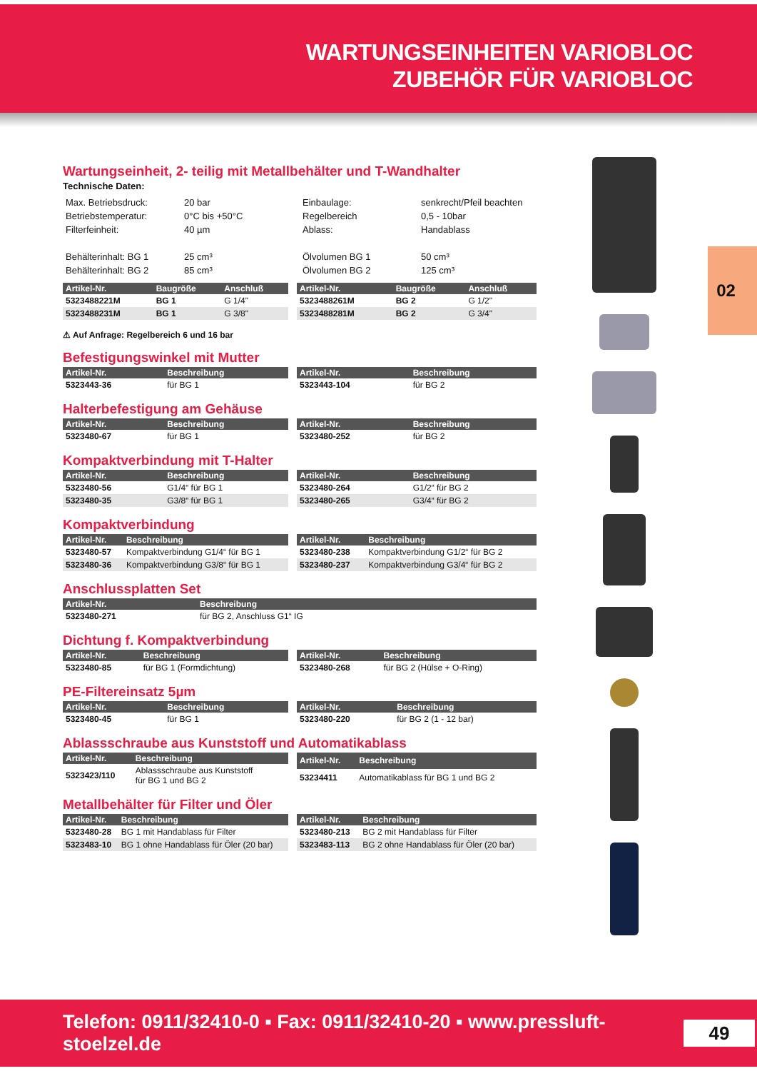WARTUNGSEINHEITEN VARIOBLOC
ZUBEHÖR FÜR VARIOBLOC
02
Wartungseinheit, 2- teilig mit Metallbehälter und T-Wandhalter
Technische Daten:
Max. Betriebsdruck:
Betriebstemperatur:
Filterfeinheit:
Behälterinhalt: BG 1
Behälterinhalt: BG 2
20 bar
0°C bis +50°C
40 µm
25 cm³
85 cm³
Einbaulage:
Regelbereich
Ablass:
Ölvolumen BG 1
Ölvolumen BG 2
senkrecht/Pfeil beachten
0,5 - 10bar
Handablass
50 cm³
125 cm³
| Artikel-Nr. | Baugröße | Anschluß |
| --- | --- | --- |
| 5323488221M | BG 1 | G 1/4" |
| 5323488231M | BG 1 | G 3/8" |
| Artikel-Nr. | Baugröße | Anschluß |
| --- | --- | --- |
| 5323488261M | BG 2 | G 1/2" |
| 5323488281M | BG 2 | G 3/4" |
⚠ Auf Anfrage: Regelbereich 6 und 16 bar
Befestigungswinkel mit Mutter
| Artikel-Nr. | Beschreibung |
| --- | --- |
| 5323443-36 | für BG 1 |
| Artikel-Nr. | Beschreibung |
| --- | --- |
| 5323443-104 | für BG 2 |
Halterbefestigung am Gehäuse
| Artikel-Nr. | Beschreibung |
| --- | --- |
| 5323480-67 | für BG 1 |
| Artikel-Nr. | Beschreibung |
| --- | --- |
| 5323480-252 | für BG 2 |
Kompaktverbindung mit T-Halter
| Artikel-Nr. | Beschreibung |
| --- | --- |
| 5323480-56 | G1/4“ für BG 1 |
| 5323480-35 | G3/8“ für BG 1 |
| Artikel-Nr. | Beschreibung |
| --- | --- |
| 5323480-264 | G1/2“ für BG 2 |
| 5323480-265 | G3/4“ für BG 2 |
Kompaktverbindung
| Artikel-Nr. | Beschreibung |
| --- | --- |
| 5323480-57 | Kompaktverbindung G1/4“ für BG 1 |
| 5323480-36 | Kompaktverbindung G3/8“ für BG 1 |
| Artikel-Nr. | Beschreibung |
| --- | --- |
| 5323480-238 | Kompaktverbindung G1/2“ für BG 2 |
| 5323480-237 | Kompaktverbindung G3/4“ für BG 2 |
Anschlussplatten Set
| Artikel-Nr. | Beschreibung |
| --- | --- |
| 5323480-271 | für BG 2, Anschluss G1“ IG |
Dichtung f. Kompaktverbindung
| Artikel-Nr. | Beschreibung |
| --- | --- |
| 5323480-85 | für BG 1 (Formdichtung) |
| Artikel-Nr. | Beschreibung |
| --- | --- |
| 5323480-268 | für BG 2 (Hülse + O-Ring) |
PE-Filtereinsatz 5µm
| Artikel-Nr. | Beschreibung |
| --- | --- |
| 5323480-45 | für BG 1 |
| Artikel-Nr. | Beschreibung |
| --- | --- |
| 5323480-220 | für BG 2 (1 - 12 bar) |
Ablassschraube aus Kunststoff und Automatikablass
| Artikel-Nr. | Beschreibung |
| --- | --- |
| 5323423/110 | Ablassschraube aus Kunststoff für BG 1 und BG 2 |
| Artikel-Nr. | Beschreibung |
| --- | --- |
| 53234411 | Automatikablass für BG 1 und BG 2 |
Metallbehälter für Filter und Öler
| Artikel-Nr. | Beschreibung |
| --- | --- |
| 5323480-28 | BG 1 mit Handablass für Filter |
| 5323483-10 | BG 1 ohne Handablass für Öler (20 bar) |
| Artikel-Nr. | Beschreibung |
| --- | --- |
| 5323480-213 | BG 2 mit Handablass für Filter |
| 5323483-113 | BG 2 ohne Handablass für Öler (20 bar) |
Telefon: 0911/32410-0 ▪ Fax: 0911/32410-20 ▪ www.pressluft-stoelzel.de
49